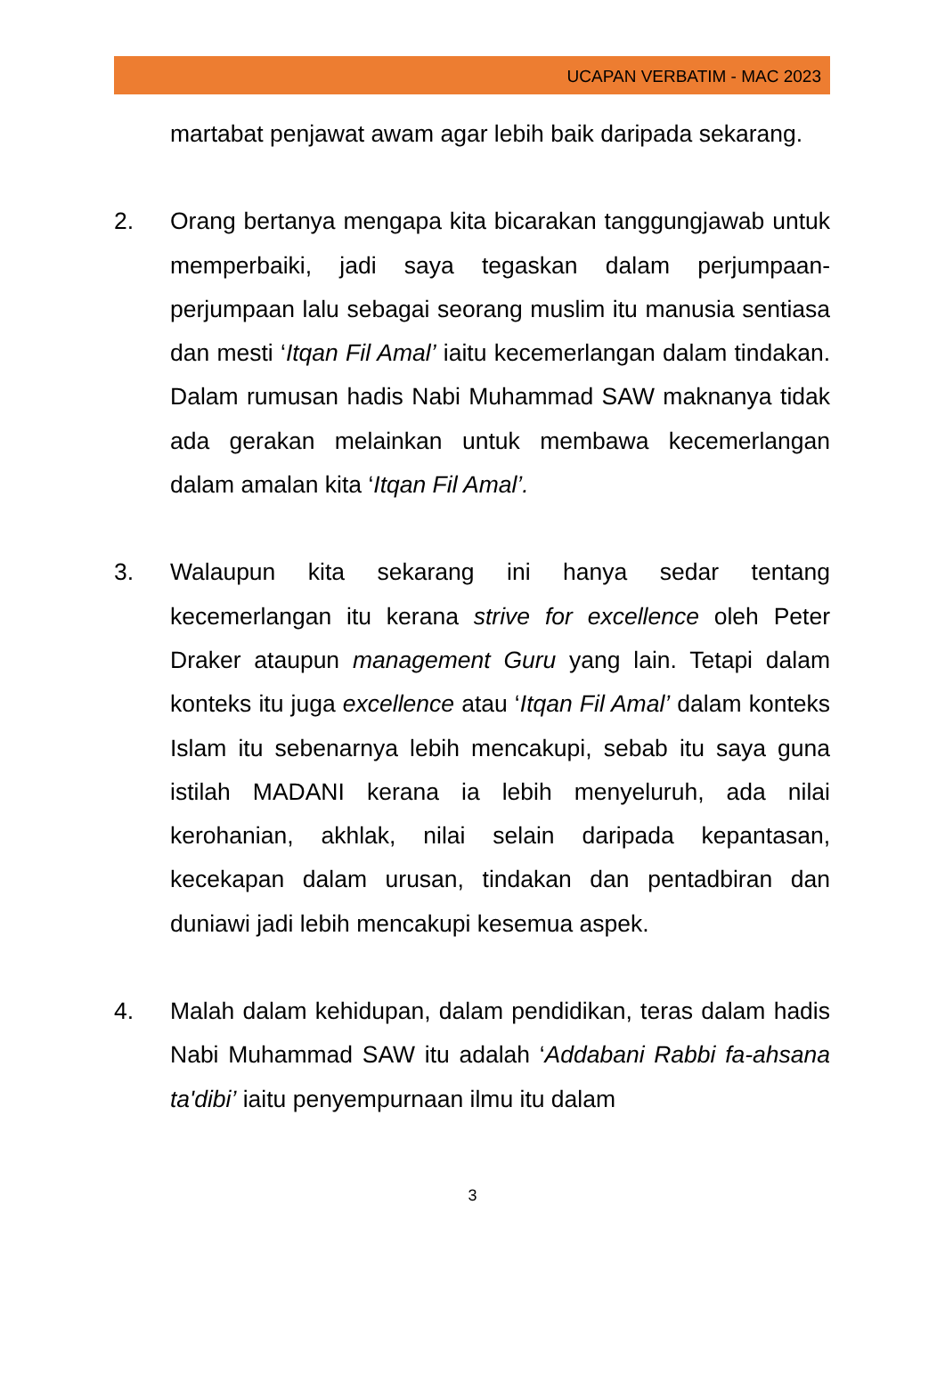UCAPAN VERBATIM - MAC 2023
martabat penjawat awam agar lebih baik daripada sekarang.
2. Orang bertanya mengapa kita bicarakan tanggungjawab untuk memperbaiki, jadi saya tegaskan dalam perjumpaan-perjumpaan lalu sebagai seorang muslim itu manusia sentiasa dan mesti ‘Itqan Fil Amal’ iaitu kecemerlangan dalam tindakan. Dalam rumusan hadis Nabi Muhammad SAW maknanya tidak ada gerakan melainkan untuk membawa kecemerlangan dalam amalan kita ‘Itqan Fil Amal’.
3. Walaupun kita sekarang ini hanya sedar tentang kecemerlangan itu kerana strive for excellence oleh Peter Draker ataupun management Guru yang lain. Tetapi dalam konteks itu juga excellence atau ‘Itqan Fil Amal’ dalam konteks Islam itu sebenarnya lebih mencakupi, sebab itu saya guna istilah MADANI kerana ia lebih menyeluruh, ada nilai kerohanian, akhlak, nilai selain daripada kepantasan, kecekapan dalam urusan, tindakan dan pentadbiran dan duniawi jadi lebih mencakupi kesemua aspek.
4. Malah dalam kehidupan, dalam pendidikan, teras dalam hadis Nabi Muhammad SAW itu adalah ‘Addabani Rabbi fa-ahsana ta'dibi’ iaitu penyempurnaan ilmu itu dalam
3